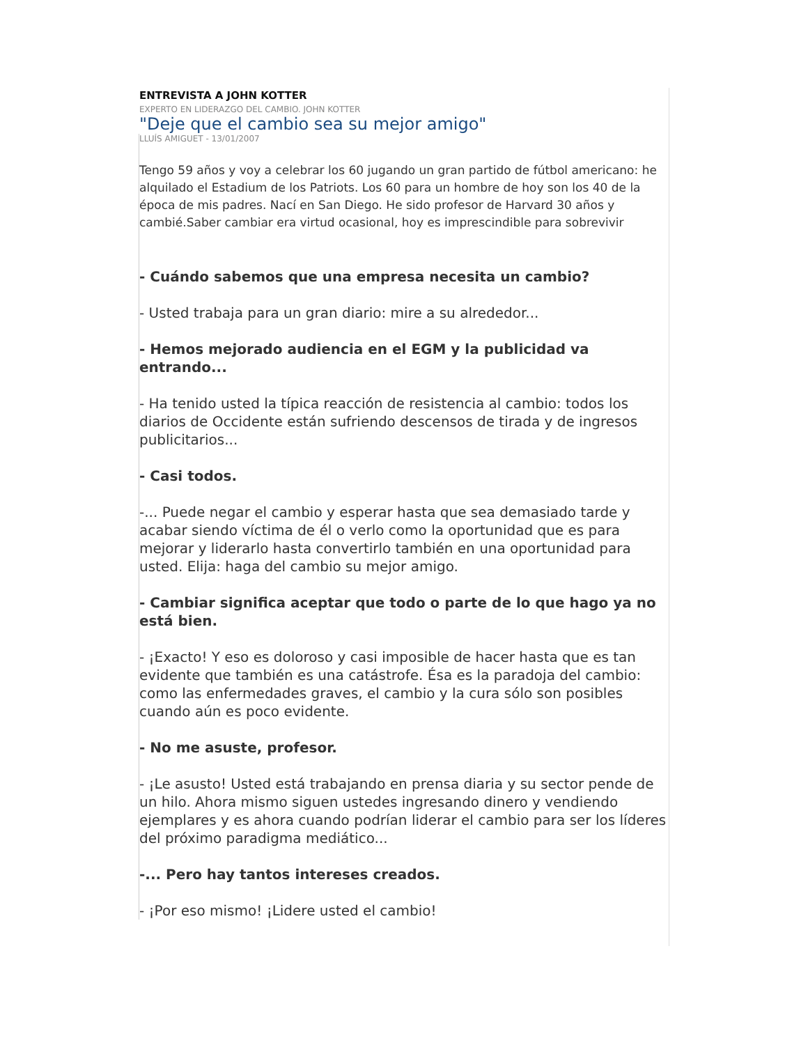ENTREVISTA A JOHN KOTTER
EXPERTO EN LIDERAZGO DEL CAMBIO. JOHN KOTTER
"Deje que el cambio sea su mejor amigo"
LLUÍS AMIGUET - 13/01/2007
Tengo 59 años y voy a celebrar los 60 jugando un gran partido de fútbol americano: he alquilado el Estadium de los Patriots. Los 60 para un hombre de hoy son los 40 de la época de mis padres. Nací en San Diego. He sido profesor de Harvard 30 años y cambié.Saber cambiar era virtud ocasional, hoy es imprescindible para sobrevivir
- Cuándo sabemos que una empresa necesita un cambio?
- Usted trabaja para un gran diario: mire a su alrededor...
- Hemos mejorado audiencia en el EGM y la publicidad va entrando...
- Ha tenido usted la típica reacción de resistencia al cambio: todos los diarios de Occidente están sufriendo descensos de tirada y de ingresos publicitarios...
- Casi todos.
-... Puede negar el cambio y esperar hasta que sea demasiado tarde y acabar siendo víctima de él o verlo como la oportunidad que es para mejorar y liderarlo hasta convertirlo también en una oportunidad para usted. Elija: haga del cambio su mejor amigo.
- Cambiar significa aceptar que todo o parte de lo que hago ya no está bien.
- ¡Exacto! Y eso es doloroso y casi imposible de hacer hasta que es tan evidente que también es una catástrofe. Ésa es la paradoja del cambio: como las enfermedades graves, el cambio y la cura sólo son posibles cuando aún es poco evidente.
- No me asuste, profesor.
- ¡Le asusto! Usted está trabajando en prensa diaria y su sector pende de un hilo. Ahora mismo siguen ustedes ingresando dinero y vendiendo ejemplares y es ahora cuando podrían liderar el cambio para ser los líderes del próximo paradigma mediático...
-... Pero hay tantos intereses creados.
- ¡Por eso mismo! ¡Lidere usted el cambio!